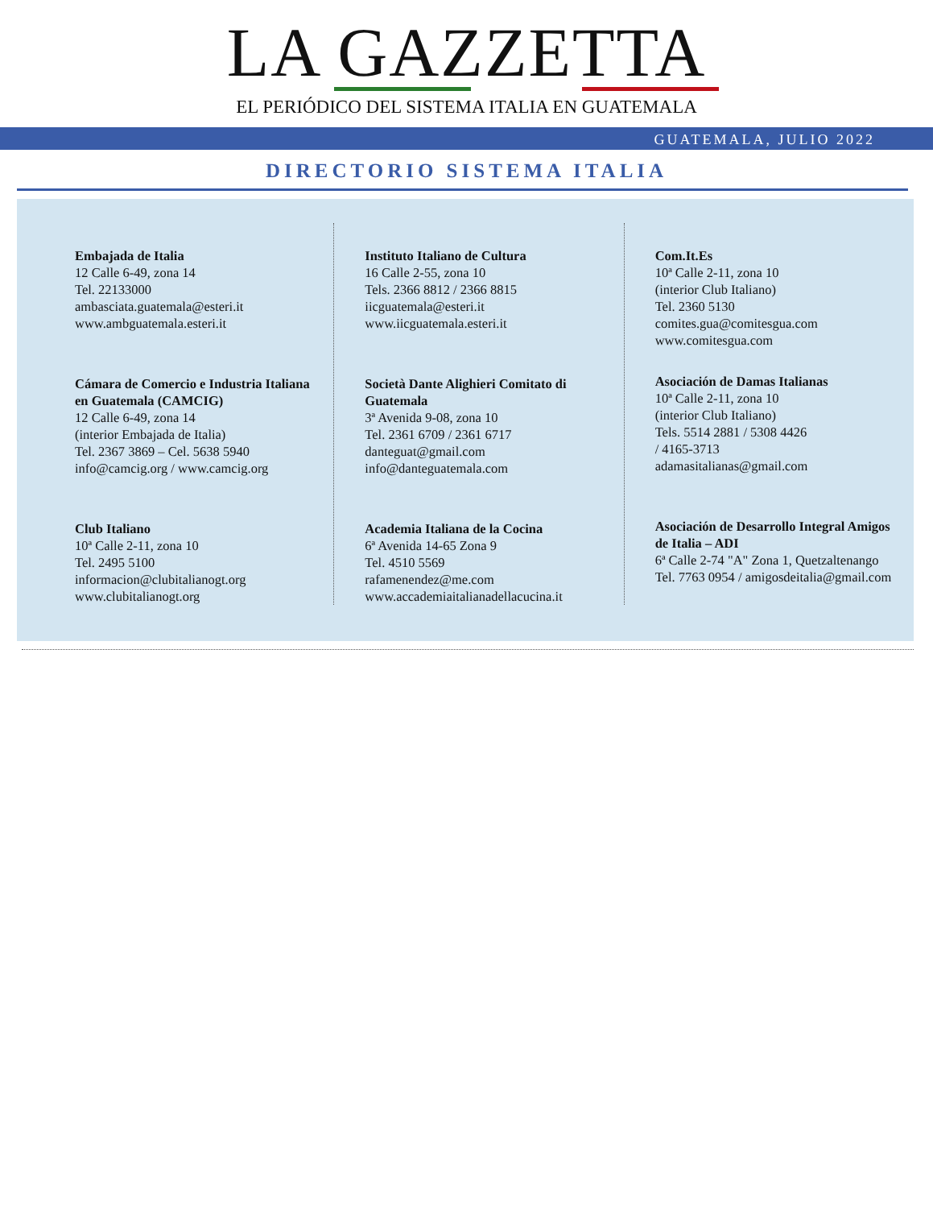LA GAZZETTA
EL PERIÓDICO DEL SISTEMA ITALIA EN GUATEMALA
GUATEMALA, JULIO 2022
DIRECTORIO SISTEMA ITALIA
Embajada de Italia
12 Calle 6-49, zona 14
Tel. 22133000
ambasciata.guatemala@esteri.it
www.ambguatemala.esteri.it
Cámara de Comercio e Industria Italiana en Guatemala (CAMCIG)
12 Calle 6-49, zona 14
(interior Embajada de Italia)
Tel. 2367 3869 – Cel. 5638 5940
info@camcig.org / www.camcig.org
Club Italiano
10ª Calle 2-11, zona 10
Tel. 2495 5100
informacion@clubitalianogt.org
www.clubitalianogt.org
Instituto Italiano de Cultura
16 Calle 2-55, zona 10
Tels. 2366 8812 / 2366 8815
iicguatemala@esteri.it
www.iicguatemala.esteri.it
Società Dante Alighieri Comitato di Guatemala
3ª Avenida 9-08, zona 10
Tel. 2361 6709 / 2361 6717
danteguat@gmail.com
info@danteguatemala.com
Academia Italiana de la Cocina
6ª Avenida 14-65 Zona 9
Tel. 4510 5569
rafamenendez@me.com
www.accademiaitalianadellacucina.it
Com.It.Es
10ª Calle 2-11, zona 10
(interior Club Italiano)
Tel. 2360 5130
comites.gua@comitesgua.com
www.comitesgua.com
Asociación de Damas Italianas
10ª Calle 2-11, zona 10
(interior Club Italiano)
Tels. 5514 2881 / 5308 4426
/ 4165-3713
adamasitalianas@gmail.com
Asociación de Desarrollo Integral Amigos de Italia – ADI
6ª Calle 2-74 "A" Zona 1, Quetzaltenango
Tel. 7763 0954 / amigosdeitalia@gmail.com